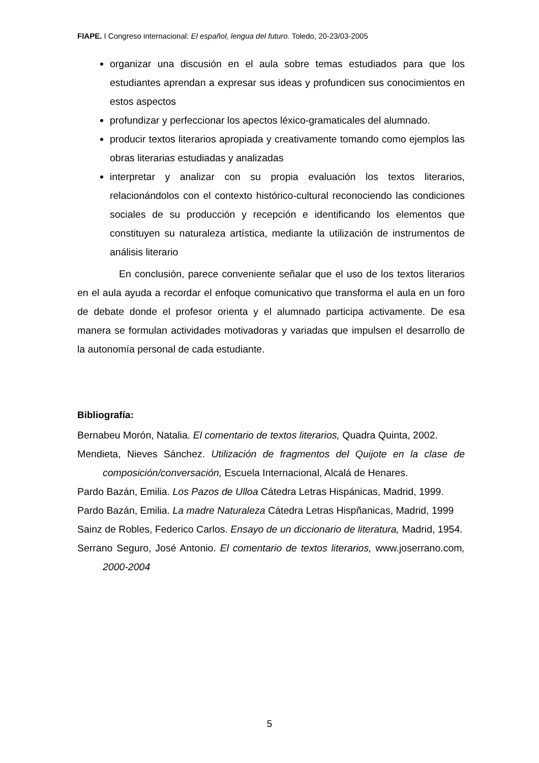FIAPE. I Congreso internacional: El español, lengua del futuro. Toledo, 20-23/03-2005
organizar una discusión en el aula sobre temas estudiados para que los estudiantes aprendan a expresar sus ideas y profundicen sus conocimientos en estos aspectos
profundizar y perfeccionar los apectos léxico-gramaticales del alumnado.
producir textos literarios apropiada y creativamente tomando como ejemplos las obras literarias estudiadas y analizadas
interpretar y analizar con su propia evaluación los textos literarios, relacionándolos con el contexto histórico-cultural reconociendo las condiciones sociales de su producción y recepción e identificando los elementos que constituyen su naturaleza artística, mediante la utilización de instrumentos de análisis literario
En conclusión, parece conveniente señalar que el uso de los textos literarios en el aula ayuda a recordar el enfoque comunicativo que transforma el aula en un foro de debate donde el profesor orienta y el alumnado participa activamente. De esa manera se formulan actividades motivadoras y variadas que impulsen el desarrollo de la autonomía personal de cada estudiante.
Bibliografía:
Bernabeu Morón, Natalia. El comentario de textos literarios, Quadra Quinta, 2002.
Mendieta, Nieves Sánchez. Utilización de fragmentos del Quijote en la clase de composición/conversación, Escuela Internacional, Alcalá de Henares.
Pardo Bazán, Emilia. Los Pazos de Ulloa Cátedra Letras Hispánicas, Madrid, 1999.
Pardo Bazán, Emilia. La madre Naturaleza Cátedra Letras Hispñanicas, Madrid, 1999
Sainz de Robles, Federico Carlos. Ensayo de un diccionario de literatura, Madrid, 1954.
Serrano Seguro, José Antonio. El comentario de textos literarios, www.joserrano.com, 2000-2004
5